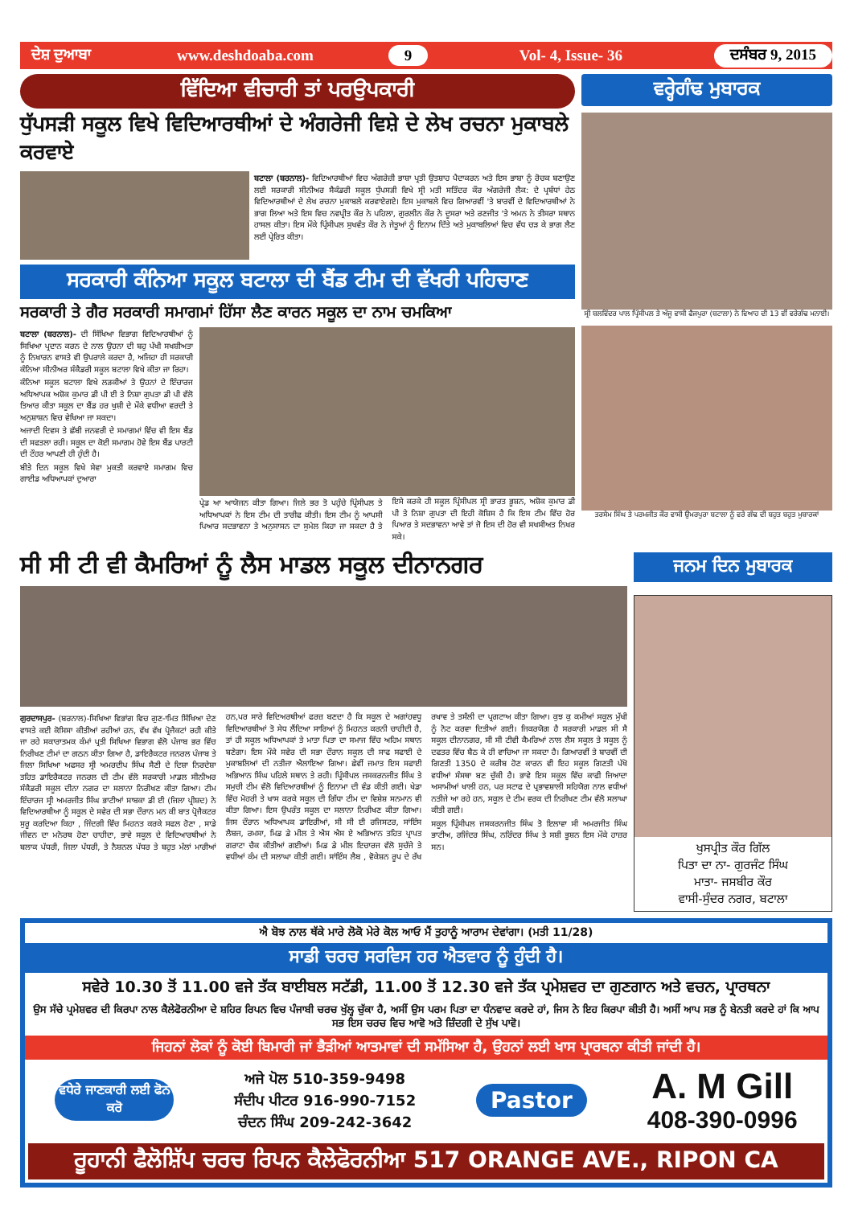ਦੇਸ਼ ਦੁਆਬਾ www.deshdoaba.com 9 Vol- 4, Issue- 36 ਦਸੰਬਰ 9, 2015
ਵਿੱਦਿਆ ਵੀਚਾਰੀ ਤਾਂ ਪਰਉਪਕਾਰੀ
ਧੁੱਪਸੜੀ ਸਕੂਲ ਵਿਖੇ ਵਿਦਿਆਰਥੀਆਂ ਦੇ ਅੰਗਰੇਜੀ ਵਿਸ਼ੇ ਦੇ ਲੇਖ ਰਚਨਾ ਮੁਕਾਬਲੇ ਕਰਵਾਏ
ਬਟਾਲਾ (ਬਰਨਾਲ)- ਵਿਦਿਆਰਥੀਆਂ ਵਿਚ ਅੰਗਰੇਜ਼ੀ ਭਾਸ਼ਾ ਪ੍ਰਤੀ ਉਤਸ਼ਾਹ ਪੈਦਾਕਰਨ ਅਤੇ ਇਸ ਭਾਸ਼ਾ ਨੂੰ ਰੋਚਕ ਬਣਾਉਣ ਲਈ ਸਰਕਾਰੀ ਸੀਨੀਅਰ ਸੈਕੰਡਰੀ ਸਕੂਲ ਧੁੱਪਸੜੀ ਵਿਖੇ ਸ੍ਰੀ ਮਤੀ ਸਤਿੰਦਰ ਕੌਰ ਅੰਗਰੇਜੀ ਲੈਕ: ਦੇ ਪ੍ਰਬੰਧਾਂ ਹੇਠ ਵਿਦਿਆਰਥੀਆਂ ਦੇ ਲੇਖ ਰਚਨਾ ਮੁਕਾਬਲੇ ਕਰਵਾਏਗਏ। ਇਸ ਮੁਕਾਬਲੇ ਵਿਚ ਗਿਆਰਵੀਂ 'ਤੇ ਬਾਰਵੀਂ ਦੇ ਵਿਦਿਆਰਥੀਆਂ ਨੇ ਭਾਗ ਲਿਆ ਅਤੇ ਇਸ ਵਿਚ ਨਵਪ੍ਰੀਤ ਕੌਰ ਨੇ ਪਹਿਲਾ, ਗੁਰਲੀਨ ਕੌਰ ਨੇ ਦੂਸਰਾ ਅਤੇ ਰਣਜੀਤ 'ਤੇ ਅਮਨ ਨੇ ਤੀਸਰਾ ਸਥਾਨ ਹਾਸਲ ਕੀਤਾ। ਇਸ ਮੌਕੇ ਪ੍ਰਿੰਸੀਪਲ ਸੁਖਵੰਤ ਕੌਰ ਨੇ ਜੇਤੂਆਂ ਨੂੰ ਇਨਾਮ ਦਿੱਤੇ ਅਤੇ ਮੁਕਾਬਲਿਆਂ ਵਿਚ ਵੱਧ ਚੜ ਕੇ ਭਾਗ ਲੈਣ ਲਈ ਪ੍ਰੇਰਿਤ ਕੀਤਾ।
ਸਰਕਾਰੀ ਕੰਨਿਆ ਸਕੂਲ ਬਟਾਲਾ ਦੀ ਬੈਂਡ ਟੀਮ ਦੀ ਵੱਖਰੀ ਪਹਿਚਾਣ
ਸਰਕਾਰੀ ਤੇ ਗੈਰ ਸਰਕਾਰੀ ਸਮਾਗਮਾਂ ਹਿੱਸਾ ਲੈਣ ਕਾਰਨ ਸਕੂਲ ਦਾ ਨਾਮ ਚਮਕਿਆ
ਬਟਾਲਾ (ਬਰਨਾਲ)- ਦੀ ਸਿੱਖਿਆ ਵਿਭਾਗ ਵਿਦਿਆਰਥੀਆਂ ਨੂੰ ਸਿਖਿਆ ਪ੍ਰਦਾਨ ਕਰਨ ਦੇ ਨਾਲ ਉਹਨਾ ਦੀ ਬਹੁ ਪੱਖੀ ਸਖਸ਼ੀਅਤਾ ਨੂੰ ਨਿਖਾਰਨ ਵਾਸਤੇ ਵੀ ਉਪਰਾਲੇ ਕਰਦਾ ਹੈ, ਅਜਿਹਾ ਹੀ ਸਰਕਾਰੀ ਕੰਨਿਆ ਸੀਨੀਅਰ ਸੰਕੈਡਰੀ ਸਕੂਲ ਬਟਾਲਾ ਵਿਖੇ ਕੀਤਾ ਜਾ ਰਿਹਾ।
ਕੰਨਿਆ ਸਕੂਲ ਬਟਾਲਾ ਵਿਖੇ ਲੜਕੀਆਂ ਤੇ ਉਹਨਾਂ ਦੇ ਇੰਚਾਰਜ ਅਧਿਆਪਕ ਅਸ਼ੋਕ ਕੁਮਾਰ ਡੀ ਪੀ ਈ ਤੇ ਨਿਸ਼ਾ ਗੁਪਤਾ ਡੀ ਪੀ ਵੱਲੋ ਤਿਆਰ ਕੀਤਾ ਸਕੂਲ ਦਾ ਬੈਂਡ ਹਰ ਖੁਸ਼ੀ ਦੇ ਮੌਕੇ ਵਧੀਆ ਵਰਦੀ ਤੇ ਅਨੁਸ਼ਾਸ਼ਨ ਵਿਚ ਵੇਖਿਆ ਜਾ ਸਕਦਾ।
ਅਜਾਦੀ ਦਿਵਸ ਤੇ ਛੱਬੀ ਜਨਵਰੀ ਦੇ ਸਮਾਗਮਾਂ ਵਿੱਚ ਵੀ ਇਸ ਬੈਂਡ ਦੀ ਸਫਤਲਾ ਰਹੀ। ਸਕੂਲ ਦਾ ਕੋਈ ਸਮਾਗਮ ਹੋਵੇ ਇਸ ਬੈਂਡ ਪਾਰਟੀ ਦੀ ਟੌਹਰ ਆਪਣੀ ਹੀ ਹੁੰਦੀ ਹੈ।
ਬੀਤੇ ਦਿਨ ਸਕੂਲ ਵਿਖੇ ਸੇਵਾ ਮੁਕਤੀ ਕਰਵਾਏ ਸਮਾਗਮ ਵਿਚ ਗਾਈਡ ਅਧਿਆਪਕਾਂ ਦੁਆਰਾ
ਪ੍ਰੇਡ ਆ ਆਯੋਜਨ ਕੀਤਾ ਗਿਆ। ਜਿਲੇ ਭਰ ਤੋ ਪਹੁੰਚੇ ਪ੍ਰਿੰਸੀਪਲ ਤੇ ਅਧਿਆਪਕਾਂ ਨੇ ਇਸ ਟੀਮ ਦੀ ਤਾਰੀਫ ਕੀਤੀ। ਇਸ ਟੀਮ ਨੂੰ ਆਪਸੀ ਪਿਆਰ ਸਦਭਾਵਨਾ ਤੇ ਅਨੁਸਾਸਨ ਦਾ ਸੁਮੇਲ ਕਿਹਾ ਜਾ ਸਕਦਾ ਹੈ ਤੇ ਇਸੇ ਕਰਕੇ ਹੀ ਸਕੂਲ ਪ੍ਰਿੰਸੀਪਲ ਸ੍ਰੀ ਭਾਰਤ ਭੂਸ਼ਨ, ਅਸ਼ੋਕ ਕੁਮਾਰ ਡੀ ਪੀ ਤੇ ਨਿਸ਼ਾ ਗੁਪਤਾ ਦੀ ਇਹੀ ਕੋਸ਼ਿਸ ਹੈ ਕਿ ਇਸ ਟੀਮ ਵਿੱਚ ਹੋਰ ਪਿਆਰ ਤੇ ਸਦਭਾਵਨਾ ਆਵੇ ਤਾਂ ਜੋ ਇਸ ਦੀ ਹੋਰ ਵੀ ਸਖਸੀਅਤ ਨਿਖਰ ਸਕੇ।
ਵਰ੍ਹੇਗੰਢ ਮੁਬਾਰਕ
ਸ੍ਰੀ ਬਲਵਿੰਦਰ ਪਾਲ ਪ੍ਰਿੰਸੀਪਲ ਤੇ ਅੰਜੂ ਵਾਸੀ ਫੈਜਪੁਰਾ (ਬਟਾਲਾ) ਨੇ ਵਿਆਹ ਦੀ 13 ਵੀਂ ਵਰੇਗੰਢ ਮਨਾਈ।
ਤਰਸੇਮ ਸਿੰਘ ਤੇ ਪਰਮਜੀਤ ਕੌਰ ਵਾਸੀ ਉਮਰਪੁਰਾ ਬਟਾਲਾ ਨੂੰ ਵਰੇ ਗੰਢ ਦੀ ਬਹੁਤ ਬਹੁਤ ਮੁਬਾਰਕਾਂ
ਸੀ ਸੀ ਟੀ ਵੀ ਕੈਮਰਿਆਂ ਨੂੰ ਲੈਸ ਮਾਡਲ ਸਕੂਲ ਦੀਨਾਨਗਰ
ਗੁਰਦਾਸਪੁਰ- (ਬਰਨਾਲ)-ਸਿਖਿਆ ਵਿਭਾਂਗ ਵਿਚ ਗੁਣ-ਾਮਿਤ ਸਿੱਖਿਆ ਦੇਣ ਵਾਸਤੇ ਕਈ ਕੋਸਿਸਾ ਕੀਤੀਆਂ ਰਹੀਆਂ ਹਨ, ਵੱਖ ਵੱਖ ਪ੍ਰੋਜੈਕਟਾਂ ਰਹੀ ਕੀਤੇ ਜਾ ਰਹੇ ਸਕਾਰਾਤਮਕ ਕੰਮਾਂ ਪ੍ਰਤੀ ਸਿਖਿਆ ਵਿਭਾਗ ਵੱਲੋ ਪੰਜਾਬ ਭਰ ਵਿੱਚ ਨਿਰੀਖਣ ਟੀਮਾਂ ਦਾ ਗਠਨ ਕੀਤਾ ਗਿਆ ਹੈ, ਡਾਇਰੈਕਟਰ ਜਨਰਲ ਪੰਜਾਬ ਤੇ ਜਿਲਾ ਸਿਖਿਆ ਅਫਸਰ ਸ੍ਰੀ ਅਮਰਦੀਪ ਸਿੰਘ ਸੈਣੀ ਦੇ ਦਿਸ਼ਾ ਨਿਰਦੇਸ਼ਾ ਤਹਿਤ ਡਾਇਰੈਕਟਰ ਜਨਰਲ ਦੀ ਟੀਮ ਵੱਲੋ ਸਰਕਾਰੀ ਮਾਡਲ ਸੀਨੀਅਰ ਸੰਕੈਡਰੀ ਸਕੂਲ ਦੀਨਾ ਨਗਰ ਦਾ ਸਲਾਨਾ ਨਿਰੀਖਣ ਕੀਤਾ ਗਿਆ। ਟੀਮ ਇੰਚਾਰਜ ਸ੍ਰੀ ਅਮਰਜੀਤ ਸਿੰਘ ਭਾਟੀਆਂ ਸਾਬਕਾ ਡੀ ਈ (ਜਿਲਾ ਪ੍ਰੀਸ਼ਦ) ਨੇ ਵਿਦਿਆਰਥੀਆ ਨੂੰ ਸਕੂਲ ਦੇ ਸਵੇਰ ਦੀ ਸਭਾ ਦੌਰਾਨ ਮਨ ਕੀ ਬਾਤ ਪ੍ਰੋਜੈਕਟਰ ਸੁਰੂ ਕਰਦਿਆ ਕਿਹਾ , ਜਿੰਦਗੀ ਵਿੱਚ ਮਿਹਨਤ ਕਰਕੇ ਸਫਲ ਹੋਣਾ , ਸਾਡੇ ਜੀਵਨ ਦਾ ਮਨੋਰਥ ਹੋਣਾ ਚਾਹੀਦਾ, ਭਾਵੇ ਸਕੂਲ ਦੇ ਵਿਦਿਆਰਥੀਆਂ ਨੇ ਬਲਾਕ ਪੱਧਰੀ, ਜਿਲਾ ਪੱਧਰੀ, ਤੇ ਨੈਸ਼ਨਲ ਪੱਧਰ ਤੇ ਬਹੁਤ ਮੱਲਾਂ ਮਾਰੀਆਂ ਹਨ,ਪਰ ਸਾਰੇ ਵਿਦਿਅਰਥੀਆਂ ਫਰਜ਼ ਬਣਦਾ ਹੈ ਕਿ ਸਕੂਲ ਦੇ ਅਗਾਂਹਵਧੂ ਵਿਦਿਆਰਥੀਆਂ ਤੋ ਸੇਧ ਲੈਂਦਿਆ ਸਾਰਿਆਂ ਨੂੰ ਮਿਹਨਤ ਕਰਨੀ ਚਾਹੀਦੀ ਹੈ, ਤਾਂ ਹੀ ਸਕੂਲ ਅਧਿਆਪਕਾਂ ਤੇ ਮਾਤਾ ਪਿਤਾ ਦਾ ਸਮਾਜ ਵਿੱਚ ਅਹਿਮ ਸਥਾਨ ਬਣੇਗਾ। ਇਸ ਮੌਕੇ ਸਵੇਰ ਦੀ ਸਭਾ ਦੌਰਾਨ ਸਕੂਲ ਦੀ ਸਾਫ ਸਫਾਈ ਦੇ ਮੁਕਾਬਲਿਆਂ ਦੀ ਨਤੀਜਾ ਐਲਾਇਆ ਗਿਆ। ਛੇਵੀਂ ਜਮਾਤ ਇਸ ਸਫਾਈ ਅਭਿਆਨ ਸਿੰਘ ਪਹਿਲੇ ਸਥਾਨ ਤੇ ਰਹੀ। ਪ੍ਰਿੰਸੀਪਲ ਜਸਕਰਨਜੀਤ ਸਿੰਘ ਤੇ ਸਮੁਚੀ ਟੀਮ ਵੱਲੋ ਵਿਦਿਆਰਥੀਆਂ ਨੂੰ ਇਨਾਮਾ ਦੀ ਵੰਡ ਕੀਤੀ ਗਈ। ਖੇਡਾ ਵਿੱਚ ਮੋਹਰੀ ਤੇ ਖਾਸ ਕਰਕੇ ਸਕੂਲ ਦੀ ਗਿੱਧਾ ਟੀਮ ਦਾ ਵਿਸ਼ੇਸ਼ ਸਨਮਾਨ ਵੀ ਕੀਤਾ ਗਿਆ। ਇਸ ਉਪਰੰਤ ਸਕੂਲ ਦਾ ਸਲਾਨਾ ਨਿਰੀਖਣ ਕੀਤਾ ਗਿਆ। ਜਿਸ ਦੌਰਾਨ ਅਧਿਆਪਕ ਡਾਇਰੀਆਂ, ਸੀ ਸੀ ਈ ਰਜਿਸਟਰ, ਸਾਂਇੰਸ ਲੈਬਜ, ਰਮਸਾ, ਮਿਡ ਡੇ ਮੀਲ ਤੇ ਐਸ ਐਸ ਏ ਅਭਿਆਨ ਤਹਿਤ ਪ੍ਰਾਪਤ ਗਰਾਟਾ ਚੈਕ ਕੀਤੀਆਂ ਗਈਆਂ। ਮਿਡ ਡੇ ਮੀਲ ਇਚਾਰਜ ਵੱਲੋ ਸੁਚੱਜੇ ਤੇ ਵਧੀਆਂ ਕੰਮ ਦੀ ਸਲਾਘਾ ਕੀਤੀ ਗਈ। ਸਾਂਇੰਸ ਲੈਬ , ਵੋਕੇਸ਼ਨ ਰੂਪ ਦੇ ਰੱਖ ਰਖਾਵ ਤੇ ਤਸੱਲੀ ਦਾ ਪ੍ਰਗਟਾਅ ਕੀਤਾ ਗਿਆ। ਕੁਝ ਕੁ ਕਮੀਆਂ ਸਕੂਲ ਮੁੱਖੀ ਨੂੰ ਨੋਟ ਕਰਵਾ ਦਿਤੀਆਂ ਗਈ। ਜਿਕਰਯੋਗ ਹੈ ਸਰਕਾਰੀ ਮਾਡਲ ਸੀ ਸੈ ਸਕੂਲ ਦੀਨਾਨਗਰ, ਸੀ ਸੀ ਟੀਵੀ ਕੈਮਰਿਆਂ ਨਾਲ ਲੈਸ ਸਕੂਲ ਤੇ ਸਕੂਲ ਨੂੰ ਦਫਤਰ ਵਿੱਚ ਬੈਠ ਕੇ ਹੀ ਵਾਚਿਆ ਜਾ ਸਕਦਾ ਹੈ। ਗਿਆਰਵੀਂ ਤੇ ਬਾਰਵੀਂ ਦੀ ਗਿਣਤੀ 1350 ਦੇ ਕਰੀਬ ਹੋਣ ਕਾਰਨ ਵੀ ਇਹ ਸਕੂਲ ਗਿਣਤੀ ਪੱਖੋ ਵਧੀਆਂ ਸੰਸਥਾ ਬਣ ਚੁੱਕੀ ਹੈ। ਭਾਵੇ ਇਸ ਸਕੂਲ ਵਿੱਚ ਕਾਫੀ ਜਿਆਦਾ ਅਸਾਮੀਆਂ ਖਾਲੀ ਹਨ, ਪਰ ਸਟਾਫ ਦੇ ਪ੍ਰਭਾਵਸ਼ਾਲੀ ਸਹਿਯੋਗ ਨਾਲ ਵਧੀਆਂ ਨਤੀਜੇ ਆ ਰਹੇ ਹਨ, ਸਕੂਲ ਦੇ ਟੀਮ ਵਰਕ ਦੀ ਨਿਰੀਖਣ ਟੀਮ ਵੱਲੋ ਸਲਾਘਾ ਕੀਤੀ ਗਈ।
ਸਕੂਲ ਪ੍ਰਿੰਸੀਪਲ ਜਸਕਰਨਜੀਤ ਸਿੰਘ ਤੋ ਇਲਾਵਾ ਸੀ ਅਮਰਜੀਤ ਸਿੰਘ ਭਾਟੀਅ, ਰਜਿੰਦਰ ਸਿੰਘ, ਨਰਿੰਦਰ ਸਿੰਘ ਤੇ ਸਸ਼ੀ ਭੂਸ਼ਨ ਇਸ ਮੌਕੇ ਹਾਜ਼ਰ ਸਨ।
ਜਨਮ ਦਿਨ ਮੁਬਾਰਕ
ਖੁਸਪ੍ਰੀਤ ਕੌਰ ਗਿੱਲ
ਪਿਤਾ ਦਾ ਨਾ- ਗੁਰਜੰਟ ਸਿੰਘ
ਮਾਤਾ- ਜਸਬੀਰ ਕੌਰ
ਵਾਸੀ-ਸੁੰਦਰ ਨਗਰ, ਬਟਾਲਾ
ਐ ਬੋਝ ਨਾਲ ਥੱਕੇ ਮਾਰੇ ਲੋਕੋ ਮੇਰੇ ਕੋਲ ਆਓ ਮੈਂ ਤੁਹਾਨੂੰ ਆਰਾਮ ਦੇਵਾਂਗਾ। (ਮਤੀ 11/28)
ਸਾਡੀ ਚਰਚ ਸਰਵਿਸ ਹਰ ਐਤਵਾਰ ਨੂੰ ਹੁੰਦੀ ਹੈ।
ਸਵੇਰੇ 10.30 ਤੋਂ 11.00 ਵਜੇ ਤੱਕ ਬਾਈਬਲ ਸਟੱਡੀ, 11.00 ਤੋਂ 12.30 ਵਜੇ ਤੱਕ ਪ੍ਰਮੇਸ਼ਵਰ ਦਾ ਗੁਣਗਾਨ ਅਤੇ ਵਚਨ, ਪ੍ਰਾਰਥਨਾ
ਉਸ ਸੱਚੇ ਪ੍ਰਮੇਸ਼ਵਰ ਦੀ ਕਿਰਪਾ ਨਾਲ ਕੈਲੇਫੋਰਨੀਆ ਦੇ ਸ਼ਹਿਰ ਰਿਪਨ ਵਿਚ ਪੰਜਾਬੀ ਚਰਚ ਖੁੱਲ੍ਹ ਚੁੱਕਾ ਹੈ, ਅਸੀਂ ਉਸ ਪਰਮ ਪਿਤਾ ਦਾ ਧੰਨਵਾਦ ਕਰਦੇ ਹਾਂ, ਜਿਸ ਨੇ ਇਹ ਕਿਰਪਾ ਕੀਤੀ ਹੈ। ਅਸੀਂ ਆਪ ਸਭ ਨੂੰ ਬੇਨਤੀ ਕਰਦੇ ਹਾਂ ਕਿ ਆਪ ਸਭ ਇਸ ਚਰਚ ਵਿਚ ਆਵੋ ਅਤੇ ਜ਼ਿੰਦਗੀ ਦੇ ਸੁੱਖ ਪਾਵੋ।
ਜਿਹਨਾਂ ਲੋਕਾਂ ਨੂੰ ਕੋਈ ਬਿਮਾਰੀ ਜਾਂ ਭੈੜੀਆਂ ਆਤਮਾਵਾਂ ਦੀ ਸਮੱਸਿਆ ਹੈ, ਉਹਨਾਂ ਲਈ ਖਾਸ ਪ੍ਰਾਰਥਨਾ ਕੀਤੀ ਜਾਂਦੀ ਹੈ।
ਵਧੇਰੇ ਜਾਣਕਾਰੀ ਲਈ ਫੋਨ ਕਰੋ
ਅਜੇ ਪੋਲ 510-359-9498
ਸੰਦੀਪ ਪੀਟਰ 916-990-7152
ਚੰਦਨ ਸਿੰਘ 209-242-3642
Pastor
A. M Gill
408-390-0996
ਰੂਹਾਨੀ ਫੈਲੋਸ਼ਿੱਪ ਚਰਚ ਰਿਪਨ ਕੈਲੇਫੋਰਨੀਆ 517 ORANGE AVE., RIPON CA